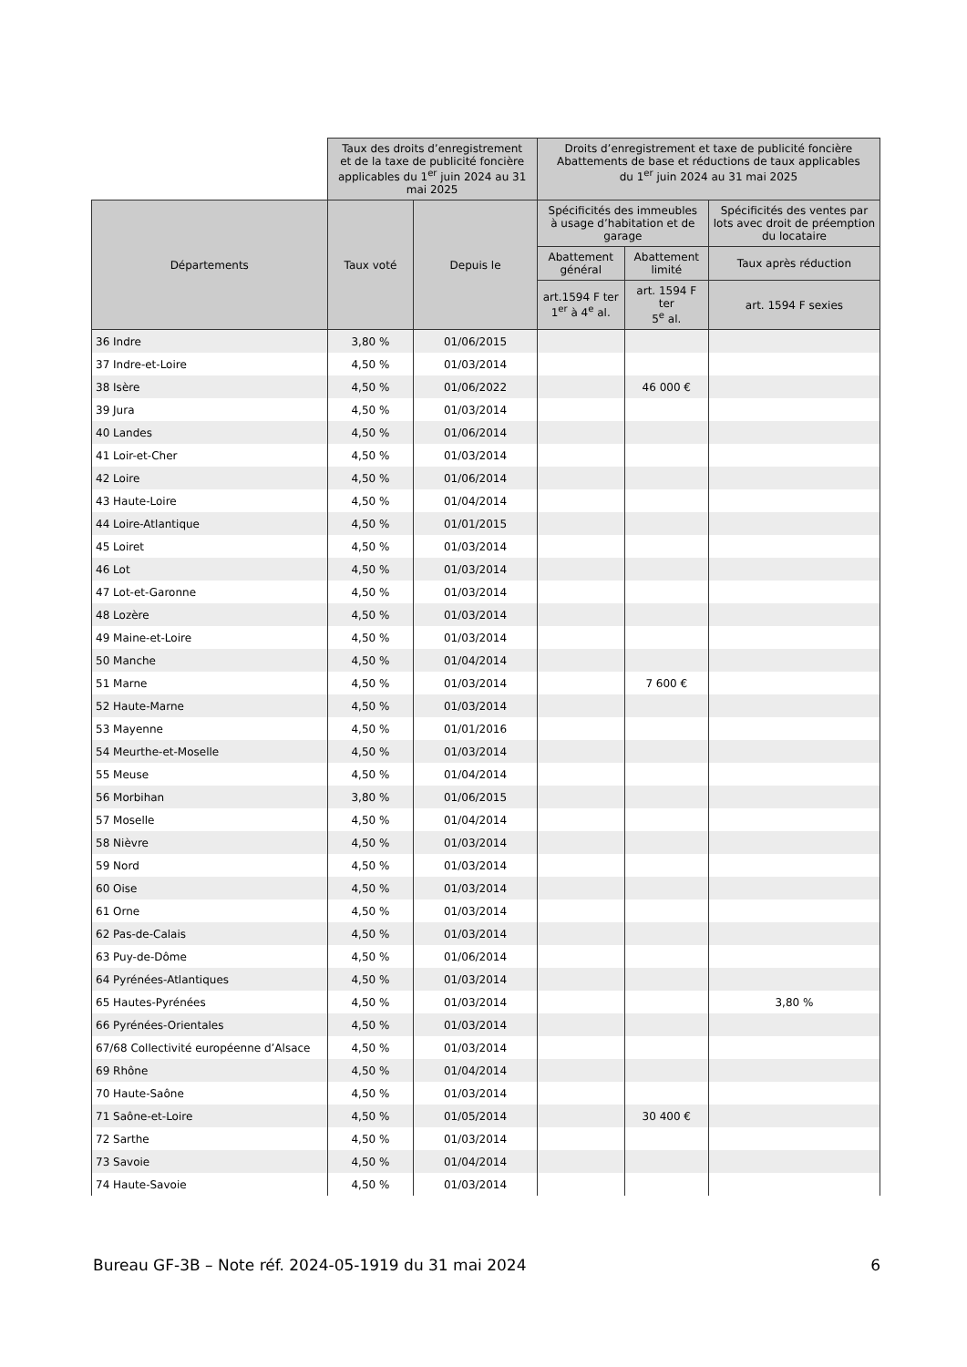| | Taux des droits d’enregistrement et de la taxe de publicité foncière applicables du 1<sup>er</sup> juin 2024 au 31 mai 2025 | | Droits d’enregistrement et taxe de publicité foncière Abattements de base et réductions de taux applicables du 1<sup>er</sup> juin 2024 au 31 mai 2025 | | |
| --- | --- | --- | --- | --- | --- |
| Départements | Taux voté | Depuis le | Spécificités des immeubles à usage d’habitation et de garage | | Spécificités des ventes par lots avec droit de préemption du locataire |
| | | | Abattement général | Abattement limité | Taux après réduction |
| | | | art.1594 F ter 1<sup>er</sup> à 4<sup>e</sup> al. | art. 1594 F ter 5<sup>e</sup> al. | art. 1594 F sexies |
| 36 Indre | 3,80 % | 01/06/2015 | | | |
| 37 Indre-et-Loire | 4,50 % | 01/03/2014 | | | |
| 38 Isère | 4,50 % | 01/06/2022 | | 46 000 € | |
| 39 Jura | 4,50 % | 01/03/2014 | | | |
| 40 Landes | 4,50 % | 01/06/2014 | | | |
| 41 Loir-et-Cher | 4,50 % | 01/03/2014 | | | |
| 42 Loire | 4,50 % | 01/06/2014 | | | |
| 43 Haute-Loire | 4,50 % | 01/04/2014 | | | |
| 44 Loire-Atlantique | 4,50 % | 01/01/2015 | | | |
| 45 Loiret | 4,50 % | 01/03/2014 | | | |
| 46 Lot | 4,50 % | 01/03/2014 | | | |
| 47 Lot-et-Garonne | 4,50 % | 01/03/2014 | | | |
| 48 Lozère | 4,50 % | 01/03/2014 | | | |
| 49 Maine-et-Loire | 4,50 % | 01/03/2014 | | | |
| 50 Manche | 4,50 % | 01/04/2014 | | | |
| 51 Marne | 4,50 % | 01/03/2014 | | 7 600 € | |
| 52 Haute-Marne | 4,50 % | 01/03/2014 | | | |
| 53 Mayenne | 4,50 % | 01/01/2016 | | | |
| 54 Meurthe-et-Moselle | 4,50 % | 01/03/2014 | | | |
| 55 Meuse | 4,50 % | 01/04/2014 | | | |
| 56 Morbihan | 3,80 % | 01/06/2015 | | | |
| 57 Moselle | 4,50 % | 01/04/2014 | | | |
| 58 Nièvre | 4,50 % | 01/03/2014 | | | |
| 59 Nord | 4,50 % | 01/03/2014 | | | |
| 60 Oise | 4,50 % | 01/03/2014 | | | |
| 61 Orne | 4,50 % | 01/03/2014 | | | |
| 62 Pas-de-Calais | 4,50 % | 01/03/2014 | | | |
| 63 Puy-de-Dôme | 4,50 % | 01/06/2014 | | | |
| 64 Pyrénées-Atlantiques | 4,50 % | 01/03/2014 | | | |
| 65 Hautes-Pyrénées | 4,50 % | 01/03/2014 | | | 3,80 % |
| 66 Pyrénées-Orientales | 4,50 % | 01/03/2014 | | | |
| 67/68 Collectivité européenne d’Alsace | 4,50 % | 01/03/2014 | | | |
| 69 Rhône | 4,50 % | 01/04/2014 | | | |
| 70 Haute-Saône | 4,50 % | 01/03/2014 | | | |
| 71 Saône-et-Loire | 4,50 % | 01/05/2014 | | 30 400 € | |
| 72 Sarthe | 4,50 % | 01/03/2014 | | | |
| 73 Savoie | 4,50 % | 01/04/2014 | | | |
| 74 Haute-Savoie | 4,50 % | 01/03/2014 | | | |
Bureau GF-3B – Note réf. 2024-05-1919 du 31 mai 2024 6